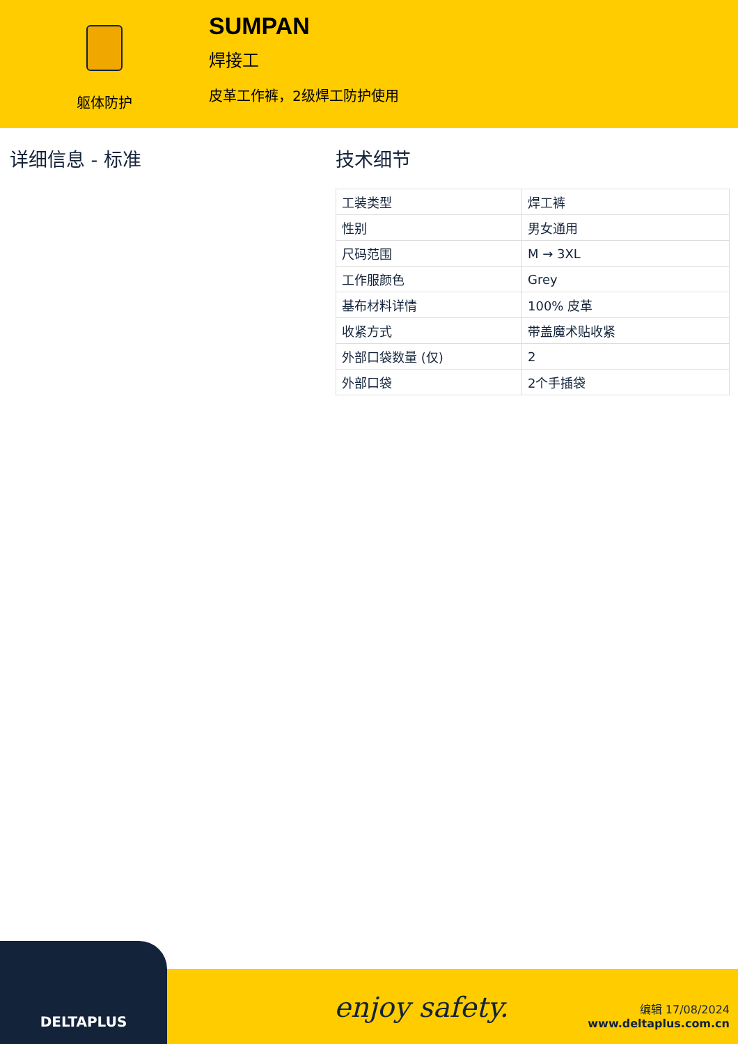躯体防护
SUMPAN
焊接工
皮革工作裤，2级焊工防护使用
详细信息 - 标准 技术细节
| 工装类型 | 焊工裤 |
| 性别 | 男女通用 |
| 尺码范围 | M → 3XL |
| 工作服颜色 | Grey |
| 基布材料详情 | 100% 皮革 |
| 收紧方式 | 带盖魔术贴收紧 |
| 外部口袋数量 (仅) | 2 |
| 外部口袋 | 2个手插袋 |
DELTAPLUS
enjoy safety.
编辑 17/08/2024
www.deltaplus.com.cn